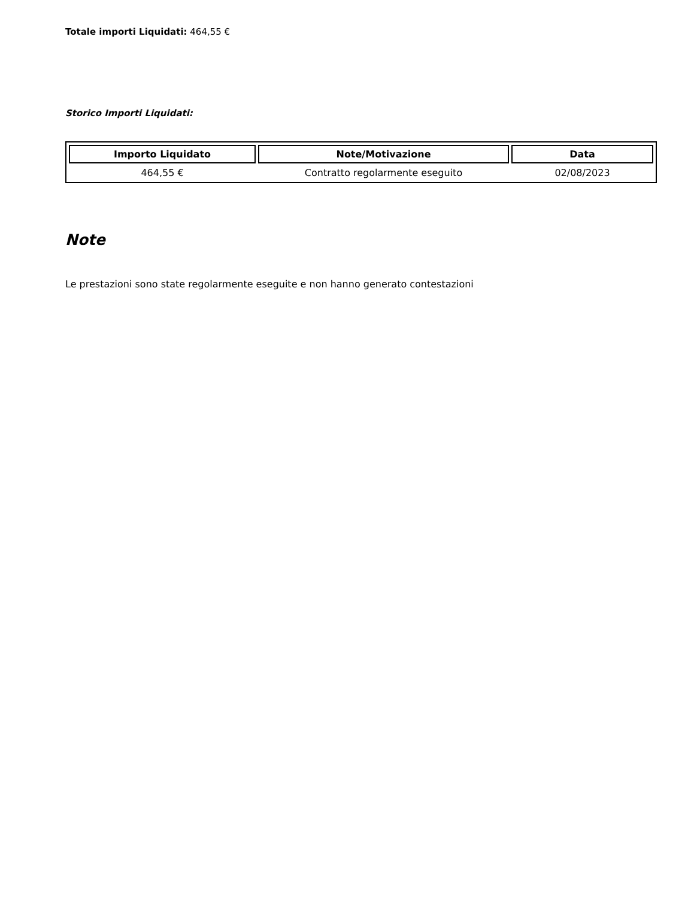Totale importi Liquidati: 464,55 €
Storico Importi Liquidati:
| Importo Liquidato | Note/Motivazione | Data |
| --- | --- | --- |
| 464,55 € | Contratto regolarmente eseguito | 02/08/2023 |
Note
Le prestazioni sono state regolarmente eseguite e non hanno generato contestazioni